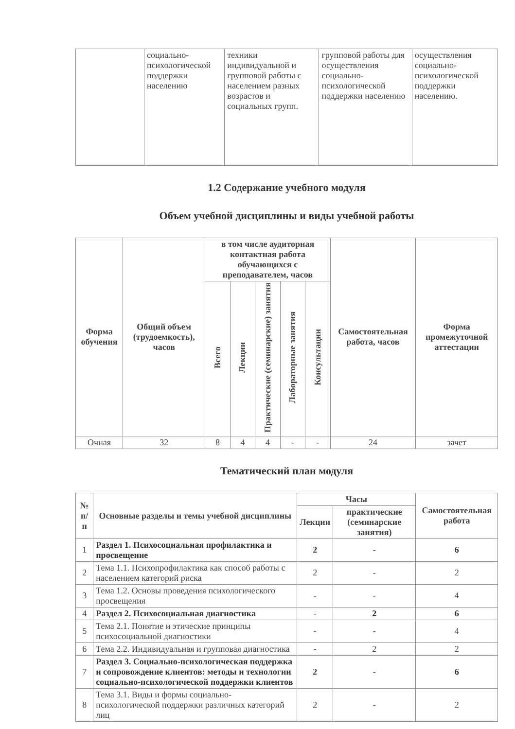| | социально-психологической поддержки населению | техники индивидуальной и групповой работы с населением разных возрастов и социальных групп. | групповой работы для осуществления социально-психологической поддержки населению | осуществления социально-психологической поддержки населению. |
1.2 Содержание учебного модуля
Объем учебной дисциплины и виды учебной работы
| Форма обучения | Общий объем (трудоемкость), часов | в том числе аудиторная контактная работа обучающихся с преподавателем, часов | | | | | Самостоятельная работа, часов | Форма промежуточной аттестации |
| --- | --- | --- | --- | --- | --- | --- | --- | --- |
| | | Всего | Лекции | Практические (семинарские) занятия | Лабораторные занятия | Консультации | | |
| Очная | 32 | 8 | 4 | 4 | - | - | 24 | зачет |
Тематический план модуля
| № п/п | Основные разделы и темы учебной дисциплины | Часы | | Самостоятельная работа |
| --- | --- | --- | --- | --- |
| | | Лекции | практические (семинарские занятия) | |
| 1 | Раздел 1. Психосоциальная профилактика и просвещение | 2 | - | 6 |
| 2 | Тема 1.1. Психопрофилактика как способ работы с населением категорий риска | 2 | - | 2 |
| 3 | Тема 1.2. Основы проведения психологического просвещения | - | - | 4 |
| 4 | Раздел 2. Психосоциальная диагностика | - | 2 | 6 |
| 5 | Тема 2.1. Понятие и этические принципы психосоциальной диагностики | - | - | 4 |
| 6 | Тема 2.2. Индивидуальная и групповая диагностика | - | 2 | 2 |
| 7 | Раздел 3. Социально-психологическая поддержка и сопровождение клиентов: методы и технологии социально-психологической поддержки клиентов | 2 | - | 6 |
| 8 | Тема 3.1. Виды и формы социально-психологической поддержки различных категорий лиц | 2 | - | 2 |